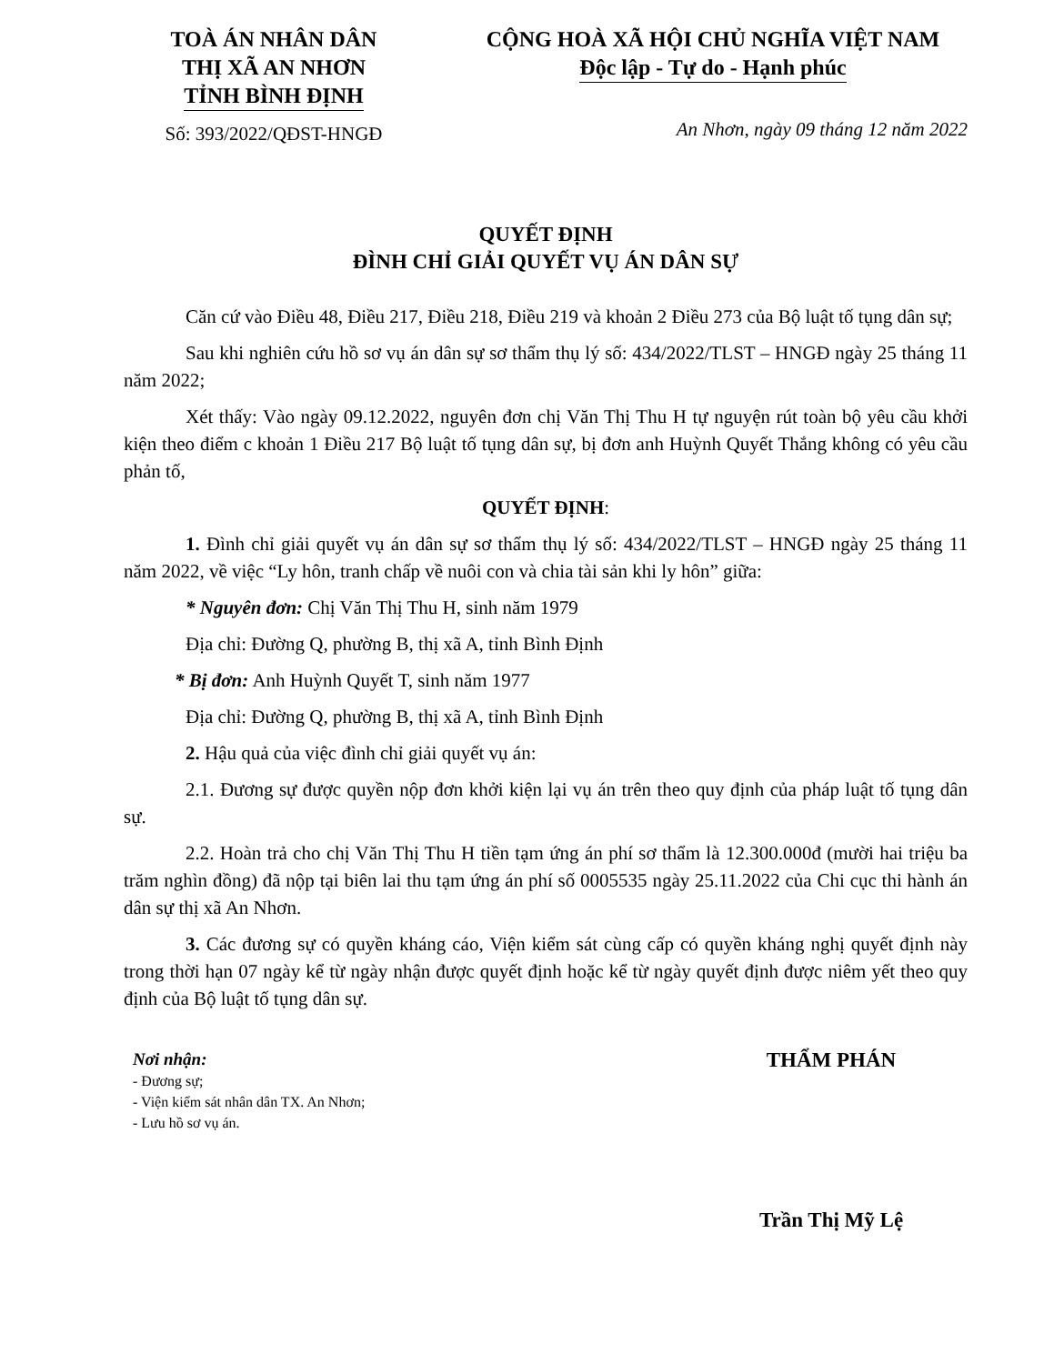TOÀ ÁN NHÂN DÂN
THỊ XÃ AN NHƠN
TỈNH BÌNH ĐỊNH
Số: 393/2022/QĐST-HNGĐ
CỘNG HOÀ XÃ HỘI CHỦ NGHĨA VIỆT NAM
Độc lập - Tự do - Hạnh phúc
An Nhơn, ngày 09 tháng 12 năm 2022
QUYẾT ĐỊNH
ĐÌNH CHỈ GIẢI QUYẾT VỤ ÁN DÂN SỰ
Căn cứ vào Điều 48, Điều 217, Điều 218, Điều 219 và khoản 2 Điều 273 của Bộ luật tố tụng dân sự;
Sau khi nghiên cứu hồ sơ vụ án dân sự sơ thẩm thụ lý số: 434/2022/TLST – HNGĐ ngày 25 tháng 11 năm 2022;
Xét thấy: Vào ngày 09.12.2022, nguyên đơn chị Văn Thị Thu H tự nguyện rút toàn bộ yêu cầu khởi kiện theo điểm c khoản 1 Điều 217 Bộ luật tố tụng dân sự, bị đơn anh Huỳnh Quyết Thắng không có yêu cầu phản tố,
QUYẾT ĐỊNH:
1. Đình chỉ giải quyết vụ án dân sự sơ thẩm thụ lý số: 434/2022/TLST – HNGĐ ngày 25 tháng 11 năm 2022, về việc “Ly hôn, tranh chấp về nuôi con và chia tài sản khi ly hôn” giữa:
* Nguyên đơn: Chị Văn Thị Thu H, sinh năm 1979
Địa chỉ: Đường Q, phường B, thị xã A, tỉnh Bình Định
* Bị đơn: Anh Huỳnh Quyết T, sinh năm 1977
Địa chỉ: Đường Q, phường B, thị xã A, tỉnh Bình Định
2. Hậu quả của việc đình chỉ giải quyết vụ án:
2.1. Đương sự được quyền nộp đơn khởi kiện lại vụ án trên theo quy định của pháp luật tố tụng dân sự.
2.2. Hoàn trả cho chị Văn Thị Thu H tiền tạm ứng án phí sơ thẩm là 12.300.000đ (mười hai triệu ba trăm nghìn đồng) đã nộp tại biên lai thu tạm ứng án phí số 0005535 ngày 25.11.2022 của Chi cục thi hành án dân sự thị xã An Nhơn.
3. Các đương sự có quyền kháng cáo, Viện kiểm sát cùng cấp có quyền kháng nghị quyết định này trong thời hạn 07 ngày kể từ ngày nhận được quyết định hoặc kể từ ngày quyết định được niêm yết theo quy định của Bộ luật tố tụng dân sự.
Nơi nhận:
- Đương sự;
- Viện kiểm sát nhân dân TX. An Nhơn;
- Lưu hồ sơ vụ án.
THẨM PHÁN
Trần Thị Mỹ Lệ